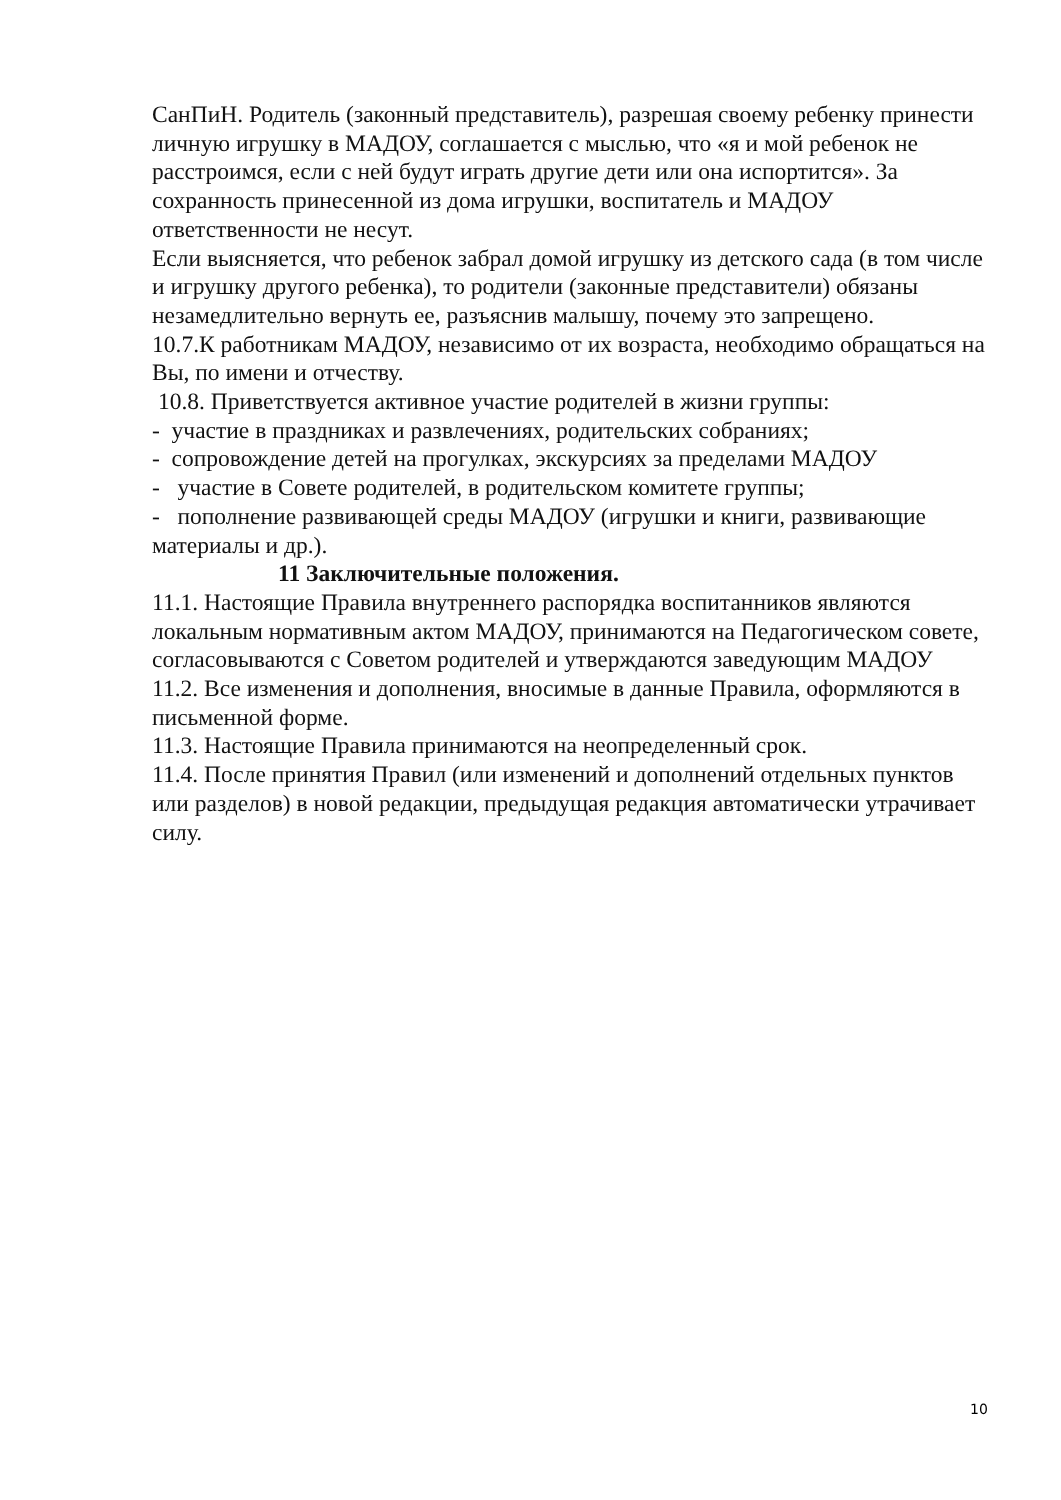СанПиН. Родитель (законный представитель), разрешая своему ребенку принести личную игрушку в МАДОУ, соглашается с мыслью, что «я и мой ребенок не расстроимся, если с ней будут играть другие дети или она испортится». За сохранность принесенной из дома игрушки, воспитатель и МАДОУ ответственности не несут.
Если выясняется, что ребенок забрал домой игрушку из детского сада (в том числе и игрушку другого ребенка), то родители (законные представители) обязаны незамедлительно вернуть ее, разъяснив малышу, почему это запрещено.
10.7.К работникам МАДОУ, независимо от их возраста, необходимо обращаться на Вы, по имени и отчеству.
10.8. Приветствуется активное участие родителей в жизни группы:
- участие в праздниках и развлечениях, родительских собраниях;
- сопровождение детей на прогулках, экскурсиях за пределами МАДОУ
- участие в Совете родителей, в родительском комитете группы;
- пополнение развивающей среды МАДОУ (игрушки и книги, развивающие материалы и др.).
11 Заключительные положения.
11.1. Настоящие Правила внутреннего распорядка воспитанников являются локальным нормативным актом МАДОУ, принимаются на Педагогическом совете, согласовываются с Советом родителей и утверждаются заведующим МАДОУ
11.2. Все изменения и дополнения, вносимые в данные Правила, оформляются в письменной форме.
11.3. Настоящие Правила принимаются на неопределенный срок.
11.4. После принятия Правил (или изменений и дополнений отдельных пунктов или разделов) в новой редакции, предыдущая редакция автоматически утрачивает силу.
10